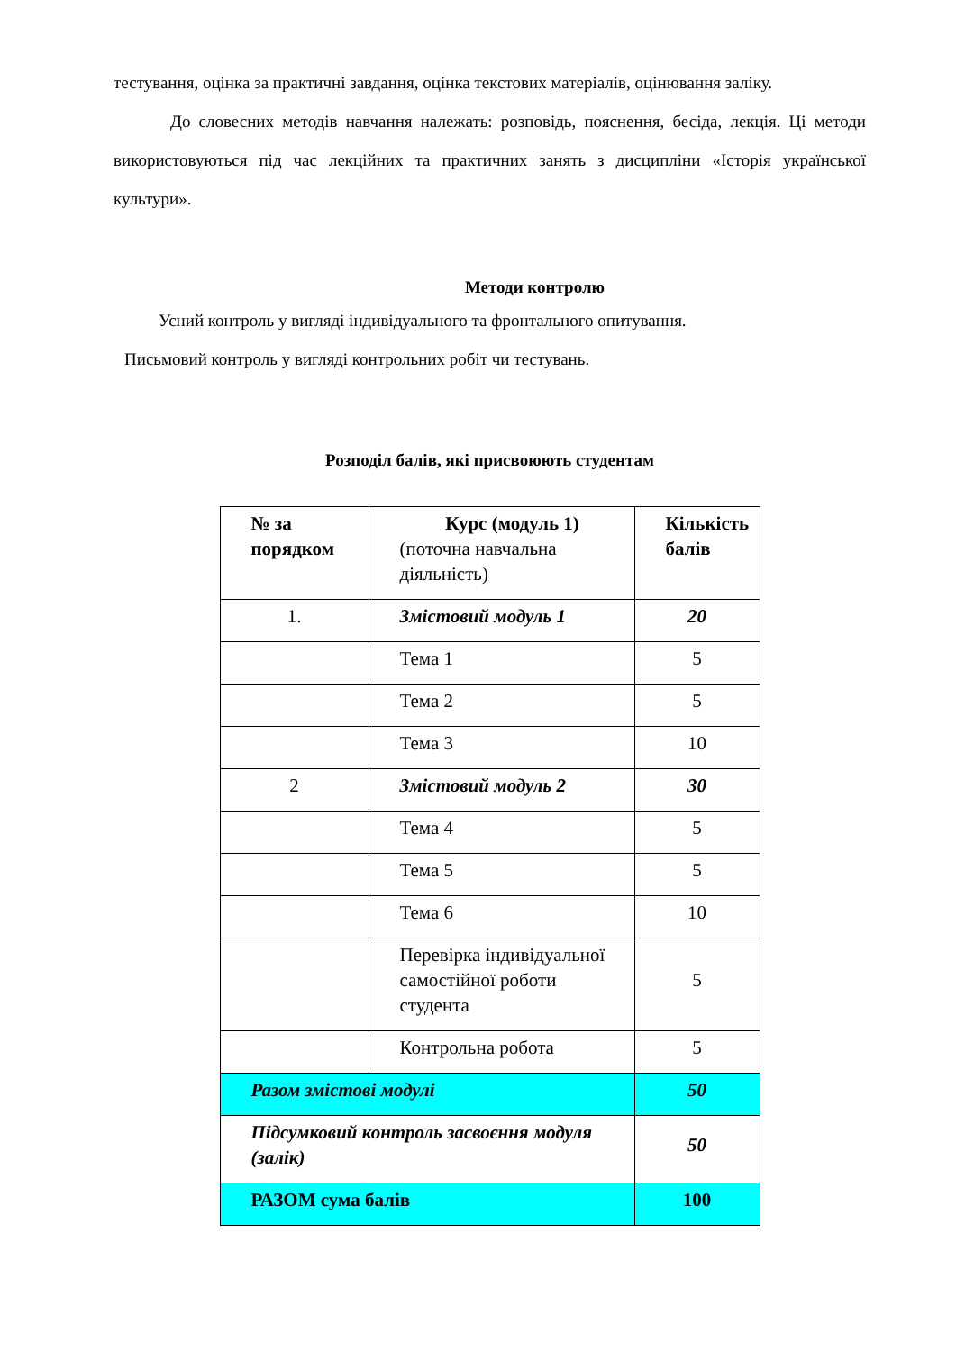тестування, оцінка за практичні завдання, оцінка текстових матеріалів, оцінювання заліку.
До словесних методів навчання належать: розповідь, пояснення, бесіда, лекція. Ці методи використовуються під час лекційних та практичних занять з дисципліни «Історія української культури».
Методи контролю
Усний контроль у вигляді індивідуального та фронтального опитування.
Письмовий контроль у вигляді контрольних робіт чи тестувань.
Розподіл балів, які присвоюють студентам
| № за порядком | Курс (модуль 1) (поточна навчальна діяльність) | Кількість балів |
| 1. | Змістовий модуль 1 | 20 |
| | Тема 1 | 5 |
| | Тема 2 | 5 |
| | Тема 3 | 10 |
| 2 | Змістовий модуль 2 | 30 |
| | Тема 4 | 5 |
| | Тема 5 | 5 |
| | Тема 6 | 10 |
| | Перевірка індивідуальної самостійної роботи студента | 5 |
| | Контрольна робота | 5 |
| Разом змістові модулі | | 50 |
| Підсумковий контроль засвоєння модуля (залік) | | 50 |
| РАЗОМ сума балів | | 100 |